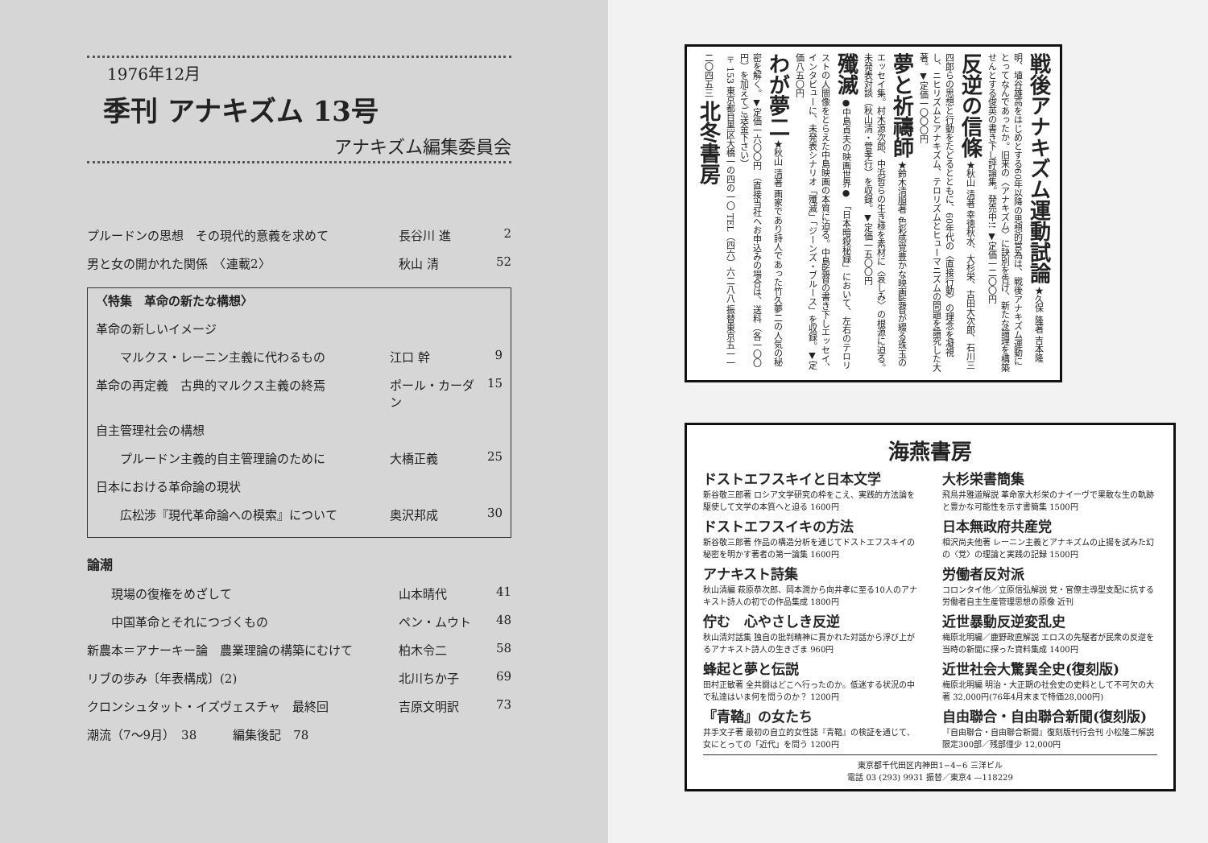1976年12月
季刊 アナキズム 13号
アナキズム編集委員会
プルードンの思想　その現代的意義を求めて 長谷川 進 2
男と女の開かれた関係　〈連載2〉 秋山 清 52
〈特集　革命の新たな構想〉
革命の新しいイメージ
　　マルクス・レーニン主義に代わるもの 江口 幹 9
革命の再定義　古典的マルクス主義の終焉 ポール・カーダン 15
自主管理社会の構想
　　プルードン主義的自主管理論のために 大橋正義 25
日本における革命論の現状
　　広松渉『現代革命論への模索』について 奥沢邦成 30
論潮
　　現場の復権をめざして 山本晴代 41
　　中国革命とそれにつづくもの ペン・ムウト 48
新農本＝アナーキー論　農業理論の構築にむけて 柏木令二 58
リブの歩み〔年表構成〕(2) 北川ちか子 69
クロンシュタット・イズヴェスチャ　最終回 吉原文明訳 73
潮流（7〜9月）　38　　　編集後記　78
戦後アナキズム運動試論 ★久保 隆著 吉本隆明、埴谷雄高をはじめとする60年以降の思想的営為は、戦後アナキズム運動にとってなんであったか。旧来の〈アナキズム〉に訣別を告げ、新たな論理を構築せんとする俊英の書き下し評論集。発売中!! ▼定価一二〇〇円
反逆の信條 ★秋山 清著 幸徳秋水、大杉栄、古田大次郎、石川三四郎らの思想と行動をたどるとともに、60年代の〈直接行動〉の理念を凝視し、ニヒリズムとアナキズム、テロリズムとヒューマニズムの問題を論究した大著。▼定価一〇〇〇円
夢と祈禱師 ★鈴木清順著 色彩感覚豊かな映画監督が綴る珠玉のエッセイ集。村木源次郎、中浜哲らの生き様を素材に〈哀しみ〉の根源に迫る。未発表対談（秋山清・菅孝行）を収録。▼定価一五〇〇円
殲滅 ●中島貞夫の映画世界● 「日本暗殺秘録」において、左右のテロリストの人間像をとらえた中島映画の本質に迫る。中島監督の書き下しエッセイ、インタビューに、未発表シナリオ「殲滅」「ジーンズ・ブルース」を収録。▼定価八五〇円
わが夢二 ★秋山 清著 画家であり詩人であった竹久夢二の人気の秘密を解く。▼定価一六〇〇円 （直接当社へお申込みの場合は、送料（各一〇〇円）を加えてご送金下さい）
〒153 東京都目黒区大橋一の四の一〇 TEL（四六）六二八八 振替東京五一一二〇四五三 北冬書房
海燕書房
ドストエフスキイと日本文学
新谷敬三郎著 ロシア文学研究の枠をこえ、実践的方法論を駆使して文学の本質へと迫る 1600円
大杉栄書簡集
飛鳥井雅道解説 革命家大杉栄のナイーヴで果敢な生の軌跡と豊かな可能性を示す書簡集 1500円
ドストエフスイキの方法
新谷敬三郎著 作品の構造分析を通じてドストエフスキイの秘密を明かす著者の第一論集 1600円
日本無政府共産党
相沢尚夫他著 レーニン主義とアナキズムの止揚を試みた幻の〈党〉の理論と実践の記録 1500円
アナキスト詩集
秋山清編 萩原恭次郎、岡本潤から向井孝に至る10人のアナキスト詩人の初での作品集成 1800円
労働者反対派
コロンタイ他／立原信弘解説 党・官僚主導型支配に抗する労働者自主生産管理思想の原像 近刊
佇む　心やさしき反逆
秋山清対話集 独自の批判精神に貫かれた対話から浮び上がるアナキスト詩人の生きざま 960円
近世暴動反逆変乱史
梅原北明編／鹿野政直解説 エロスの先駆者が民衆の反逆を当時の新聞に探った資料集成 1400円
蜂起と夢と伝説
田村正敏著 全共闘はどこへ行ったのか。低迷する状況の中で私達はいま何を問うのか？ 1200円
近世社会大驚異全史(復刻版)
梅原北明編 明治・大正期の社会史の史料として不可欠の大著 32,000円(76年4月末まで特価28,000円)
『青鞜』の女たち
井手文子著 最初の自立的女性誌『青鞜』の検証を通じて、女にとっての「近代」を問う 1200円
自由聯合・自由聯合新聞(復刻版)
『自由聯合・自由聯合新聞』復刻版刊行会刊 小松隆二解説 限定300部／残部僅少 12,000円
東京都千代田区内神田1−4−6 三洋ビル
電話 03 (293) 9931 振替／東京4 —118229